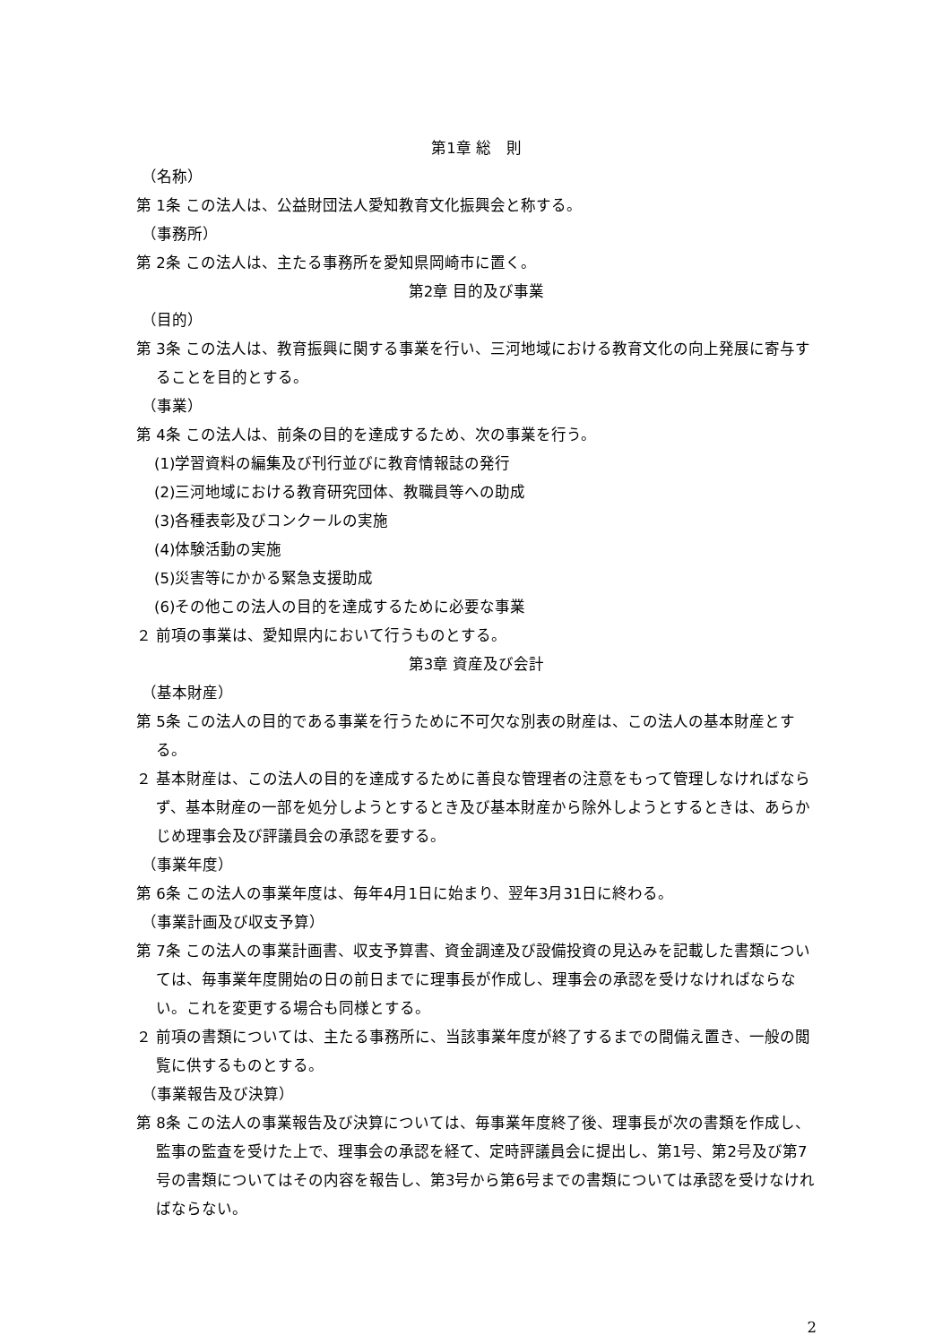第1章 総　則
（名称）
第 1条 この法人は、公益財団法人愛知教育文化振興会と称する。
（事務所）
第 2条 この法人は、主たる事務所を愛知県岡崎市に置く。
第2章 目的及び事業
（目的）
第 3条 この法人は、教育振興に関する事業を行い、三河地域における教育文化の向上発展に寄与することを目的とする。
（事業）
第 4条 この法人は、前条の目的を達成するため、次の事業を行う。
(1)学習資料の編集及び刊行並びに教育情報誌の発行
(2)三河地域における教育研究団体、教職員等への助成
(3)各種表彰及びコンクールの実施
(4)体験活動の実施
(5)災害等にかかる緊急支援助成
(6)その他この法人の目的を達成するために必要な事業
２ 前項の事業は、愛知県内において行うものとする。
第3章 資産及び会計
（基本財産）
第 5条 この法人の目的である事業を行うために不可欠な別表の財産は、この法人の基本財産とする。
２ 基本財産は、この法人の目的を達成するために善良な管理者の注意をもって管理しなければならず、基本財産の一部を処分しようとするとき及び基本財産から除外しようとするときは、あらかじめ理事会及び評議員会の承認を要する。
（事業年度）
第 6条 この法人の事業年度は、毎年4月1日に始まり、翌年3月31日に終わる。
（事業計画及び収支予算）
第 7条 この法人の事業計画書、収支予算書、資金調達及び設備投資の見込みを記載した書類については、毎事業年度開始の日の前日までに理事長が作成し、理事会の承認を受けなければならない。これを変更する場合も同様とする。
２ 前項の書類については、主たる事務所に、当該事業年度が終了するまでの間備え置き、一般の閲覧に供するものとする。
（事業報告及び決算）
第 8条 この法人の事業報告及び決算については、毎事業年度終了後、理事長が次の書類を作成し、監事の監査を受けた上で、理事会の承認を経て、定時評議員会に提出し、第1号、第2号及び第7号の書類についてはその内容を報告し、第3号から第6号までの書類については承認を受けなければならない。
2